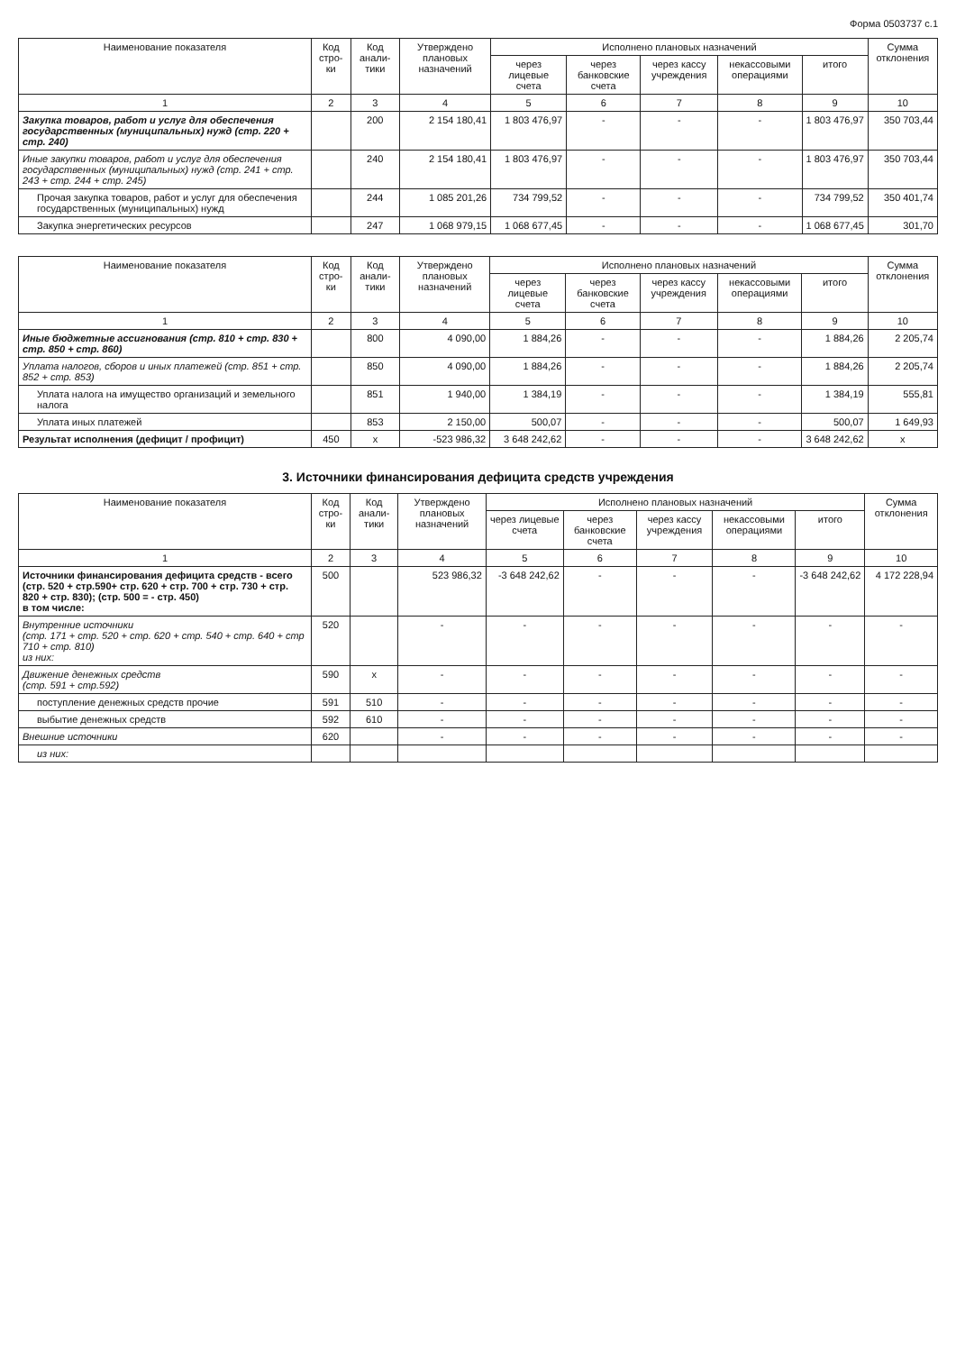Форма 0503737 с.1
| Наименование показателя | Код стро-ки | Код анали-тики | Утверждено плановых назначений | Исполнено плановых назначений | | | | | Сумма отклонения |
| --- | --- | --- | --- | --- | --- | --- | --- | --- | --- |
| | | | | через лицевые счета | через банковские счета | через кассу учреждения | некассовыми операциями | итого | |
| 1 | 2 | 3 | 4 | 5 | 6 | 7 | 8 | 9 | 10 |
| Закупка товаров, работ и услуг для обеспечения государственных (муниципальных) нужд (стр. 220 + стр. 240) | | 200 | 2 154 180,41 | 1 803 476,97 | - | - | - | 1 803 476,97 | 350 703,44 |
| Иные закупки товаров, работ и услуг для обеспечения государственных (муниципальных) нужд (стр. 241 + стр. 243 + стр. 244 + стр. 245) | | 240 | 2 154 180,41 | 1 803 476,97 | - | - | - | 1 803 476,97 | 350 703,44 |
| Прочая закупка товаров, работ и услуг для обеспечения государственных (муниципальных) нужд | | 244 | 1 085 201,26 | 734 799,52 | - | - | - | 734 799,52 | 350 401,74 |
| Закупка энергетических ресурсов | | 247 | 1 068 979,15 | 1 068 677,45 | - | - | - | 1 068 677,45 | 301,70 |
| Наименование показателя | Код стро-ки | Код анали-тики | Утверждено плановых назначений | Исполнено плановых назначений | | | | | Сумма отклонения |
| --- | --- | --- | --- | --- | --- | --- | --- | --- | --- |
| | | | | через лицевые счета | через банковские счета | через кассу учреждения | некассовыми операциями | итого | |
| 1 | 2 | 3 | 4 | 5 | 6 | 7 | 8 | 9 | 10 |
| Иные бюджетные ассигнования (стр. 810 + стр. 830 + стр. 850 + стр. 860) | | 800 | 4 090,00 | 1 884,26 | - | - | - | 1 884,26 | 2 205,74 |
| Уплата налогов, сборов и иных платежей (стр. 851 + стр. 852 + стр. 853) | | 850 | 4 090,00 | 1 884,26 | - | - | - | 1 884,26 | 2 205,74 |
| Уплата налога на имущество организаций и земельного налога | | 851 | 1 940,00 | 1 384,19 | - | - | - | 1 384,19 | 555,81 |
| Уплата иных платежей | | 853 | 2 150,00 | 500,07 | - | - | - | 500,07 | 1 649,93 |
| Результат исполнения (дефицит / профицит) | 450 | x | -523 986,32 | 3 648 242,62 | - | - | - | 3 648 242,62 | x |
3. Источники финансирования дефицита средств учреждения
| Наименование показателя | Код стро-ки | Код анали-тики | Утверждено плановых назначений | Исполнено плановых назначений | | | | | Сумма отклонения |
| --- | --- | --- | --- | --- | --- | --- | --- | --- | --- |
| | | | | через лицевые счета | через банковские счета | через кассу учреждения | некассовыми операциями | итого | |
| 1 | 2 | 3 | 4 | 5 | 6 | 7 | 8 | 9 | 10 |
| Источники финансирования дефицита средств - всего (стр. 520 + стр.590+ стр. 620 + стр. 700 + стр. 730 + стр. 820 + стр. 830); (стр. 500 = - стр. 450) в том числе: | 500 | | 523 986,32 | -3 648 242,62 | - | - | - | -3 648 242,62 | 4 172 228,94 |
| Внутренние источники (стр. 171 + стр. 520 + стр. 620 + стр. 540 + стр. 640 + стр 710 + стр. 810) из них: | 520 | | - | - | - | - | - | - | - |
| Движение денежных средств (стр. 591 + стр.592) | 590 | x | - | - | - | - | - | - | - |
| поступление денежных средств прочие | 591 | 510 | - | - | - | - | - | - | - |
| выбытие денежных средств | 592 | 610 | - | - | - | - | - | - | - |
| Внешние источники | 620 | | - | - | - | - | - | - | - |
| из них: | | | | | | | | | |